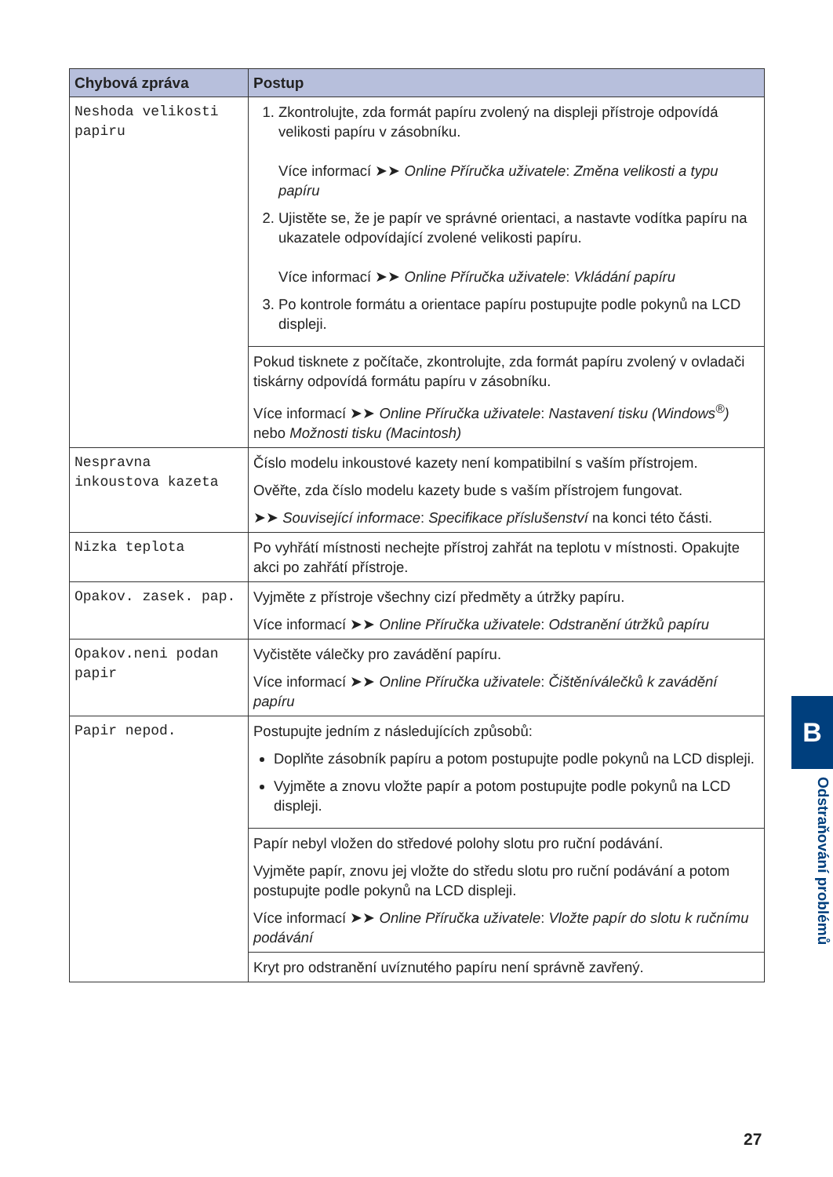| Chybová zpráva | Postup |
| --- | --- |
| Neshoda velikosti papiru | 1. Zkontrolujte, zda formát papíru zvolený na displeji přístroje odpovídá velikosti papíru v zásobníku. Více informací ➤➤ Online Příručka uživatele : Změna velikosti a typu papíru 2. Ujistěte se, že je papír ve správné orientaci, a nastavte vodítka papíru na ukazatele odpovídající zvolené velikosti papíru. Více informací ➤➤ Online Příručka uživatele : Vkládání papíru 3. Po kontrole formátu a orientace papíru postupujte podle pokynů na LCD displeji. |
| | Pokud tisknete z počítače, zkontrolujte, zda formát papíru zvolený v ovladači tiskárny odpovídá formátu papíru v zásobníku. Více informací ➤➤ Online Příručka uživatele : Nastavení tisku (Windows<sup>®</sup>) nebo Možnosti tisku (Macintosh) |
| Nespravna inkoustova kazeta | Číslo modelu inkoustové kazety není kompatibilní s vaším přístrojem. Ověřte, zda číslo modelu kazety bude s vaším přístrojem fungovat. ➤➤ Související informace : Specifikace příslušenství na konci této části. |
| Nizka teplota | Po vyhřátí místnosti nechejte přístroj zahřát na teplotu v místnosti. Opakujte akci po zahřátí přístroje. |
| Opakov. zasek. pap. | Vyjměte z přístroje všechny cizí předměty a útržky papíru. Více informací ➤➤ Online Příručka uživatele : Odstranění útržků papíru |
| Opakov.neni podan papir | Vyčistěte válečky pro zavádění papíru. Více informací ➤➤ Online Příručka uživatele : Čištěníválečků k zavádění papíru |
| Papir nepod. | Postupujte jedním z následujících způsobů: Doplňte zásobník papíru a potom postupujte podle pokynů na LCD displeji. Vyjměte a znovu vložte papír a potom postupujte podle pokynů na LCD displeji. |
| | Papír nebyl vložen do středové polohy slotu pro ruční podávání. Vyjměte papír, znovu jej vložte do středu slotu pro ruční podávání a potom postupujte podle pokynů na LCD displeji. Více informací ➤➤ Online Příručka uživatele : Vložte papír do slotu k ručnímu podávání |
| | Kryt pro odstranění uvíznutého papíru není správně zavřený. |
B
Odstraňování problémů
27